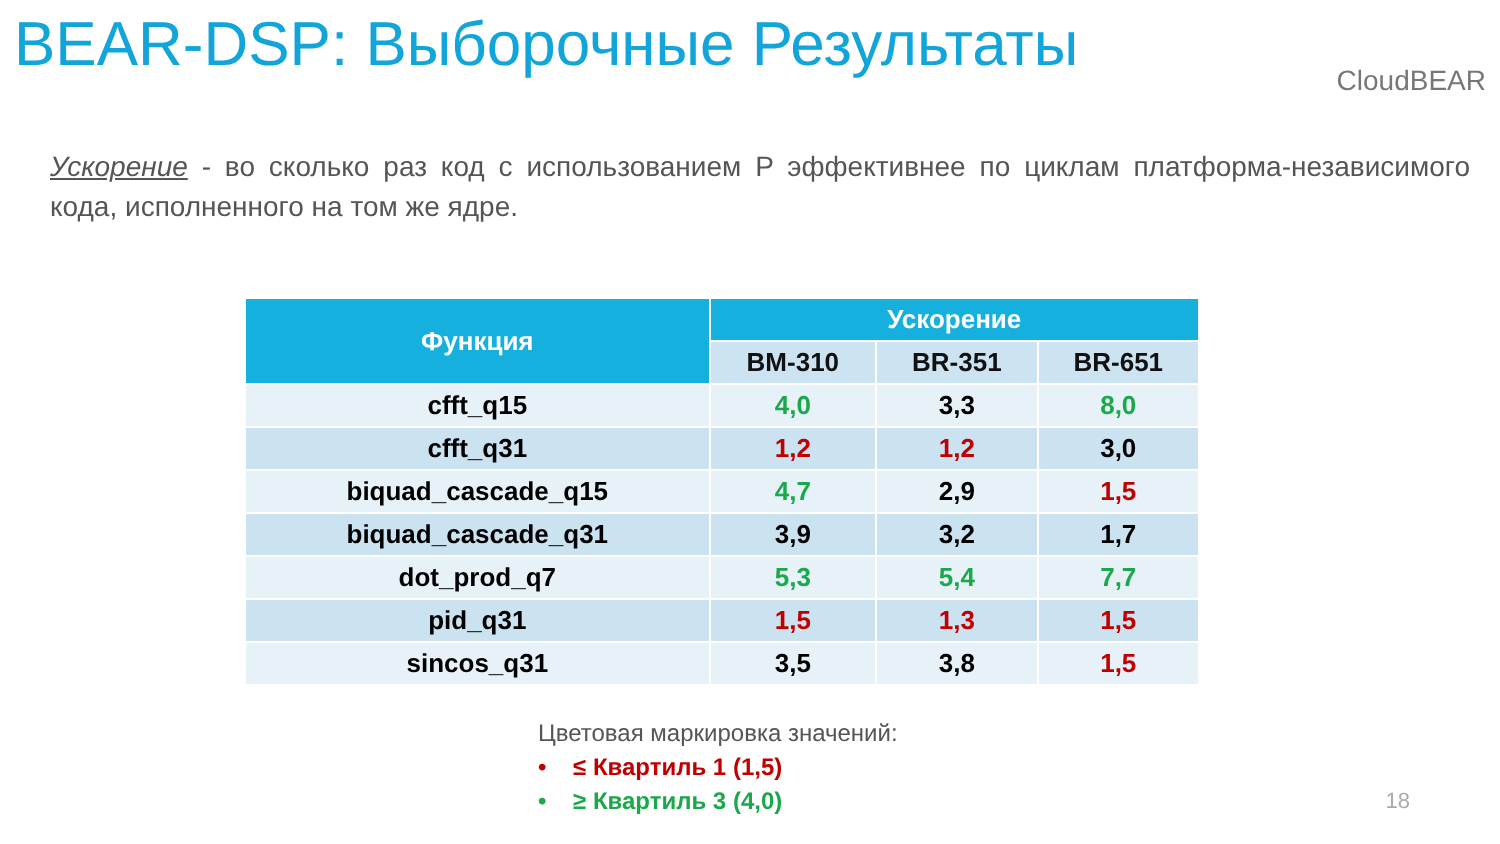BEAR-DSP: Выборочные Результаты
CloudBEAR
Ускорение - во сколько раз код с использованием P эффективнее по циклам платформа-независимого кода, исполненного на том же ядре.
| Функция | Ускорение | | |
| --- | --- | --- | --- |
| | BM-310 | BR-351 | BR-651 |
| cfft_q15 | 4,0 | 3,3 | 8,0 |
| cfft_q31 | 1,2 | 1,2 | 3,0 |
| biquad_cascade_q15 | 4,7 | 2,9 | 1,5 |
| biquad_cascade_q31 | 3,9 | 3,2 | 1,7 |
| dot_prod_q7 | 5,3 | 5,4 | 7,7 |
| pid_q31 | 1,5 | 1,3 | 1,5 |
| sincos_q31 | 3,5 | 3,8 | 1,5 |
Цветовая маркировка значений:
• ≤ Квартиль 1 (1,5)
• ≥ Квартиль 3 (4,0)
18